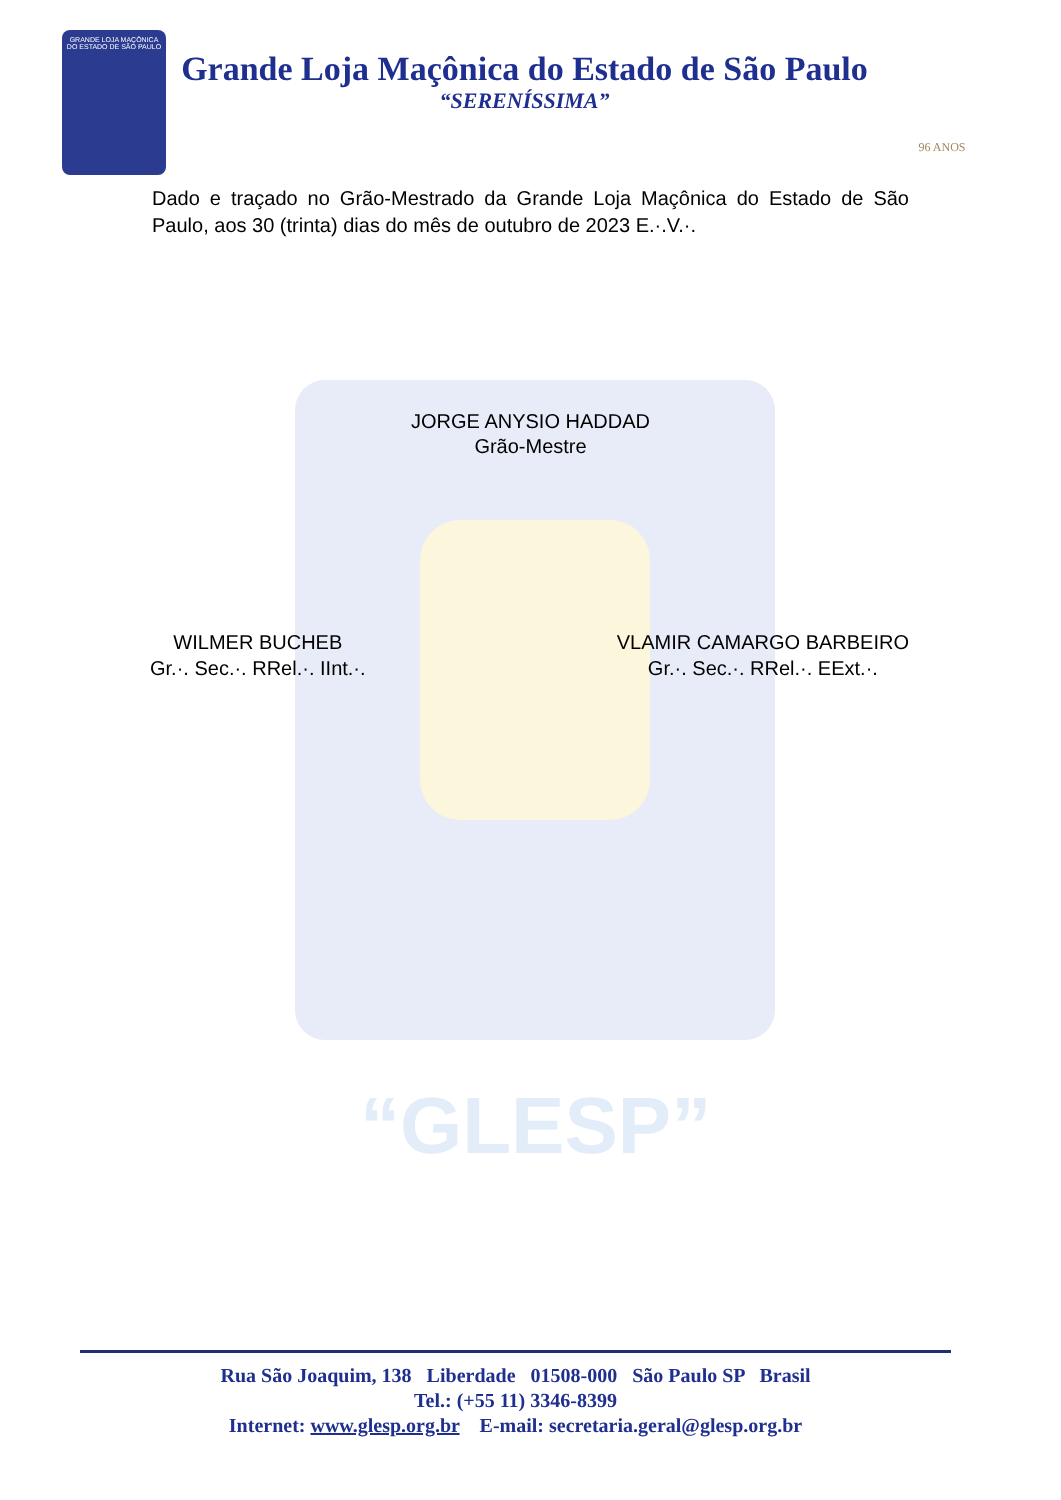“GLESP”
GRANDE LOJA MAÇÔNICA
DO ESTADO DE SÃO PAULO
Grande Loja Maçônica do Estado de São Paulo
“SERENÍSSIMA”
96 ANOS
Dado e traçado no Grão-Mestrado da Grande Loja Maçônica do Estado de São Paulo, aos 30 (trinta) dias do mês de outubro de 2023 E.·.V.·.
JORGE ANYSIO HADDAD
Grão-Mestre
WILMER BUCHEB
Gr.·. Sec.·. RRel.·. IInt.·.
VLAMIR CAMARGO BARBEIRO
Gr.·. Sec.·. RRel.·. EExt.·.
Rua São Joaquim, 138 Liberdade 01508-000 São Paulo SP Brasil
Tel.: (+55 11) 3346-8399
Internet: www.glesp.org.br E-mail: secretaria.geral@glesp.org.br